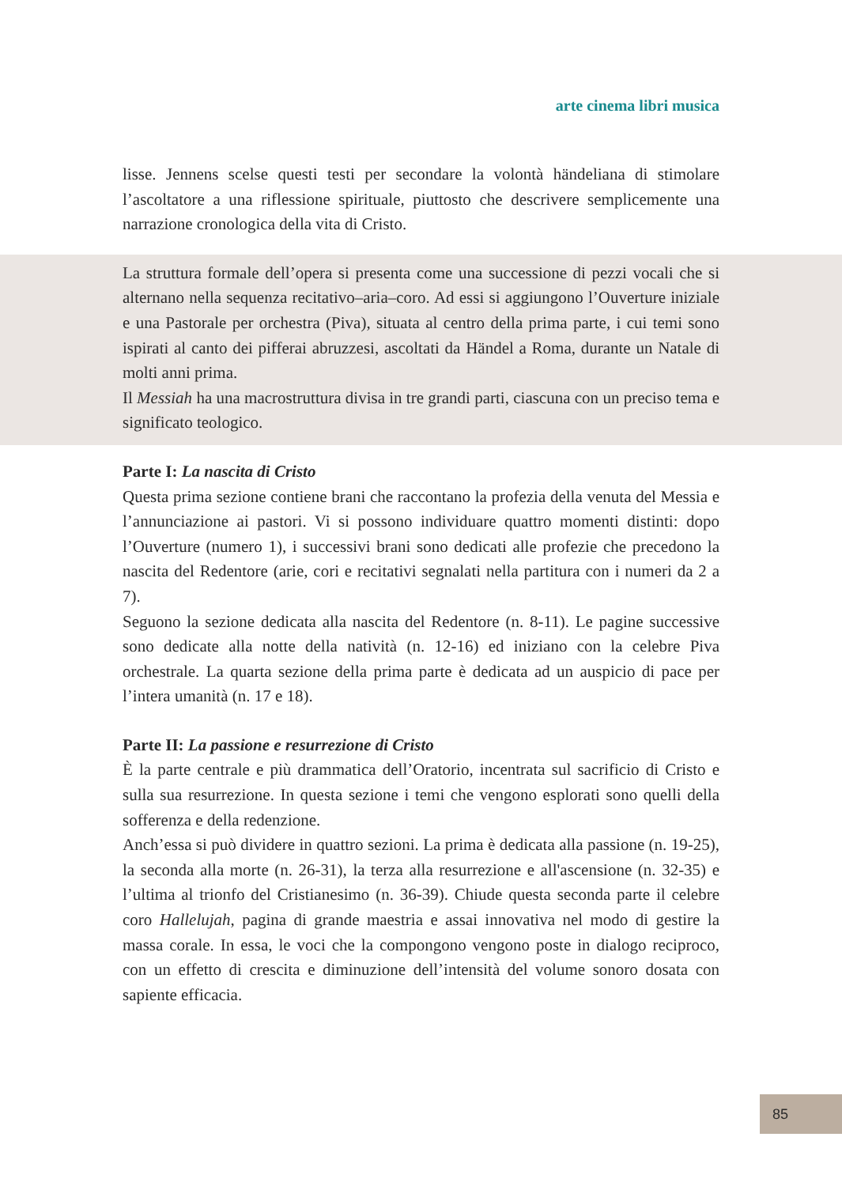arte cinema libri musica
lisse. Jennens scelse questi testi per secondare la volontà händeliana di stimolare l’ascoltatore a una riflessione spirituale, piuttosto che descrivere semplicemente una narrazione cronologica della vita di Cristo.
La struttura formale dell’opera si presenta come una successione di pezzi vocali che si alternano nella sequenza recitativo–aria–coro. Ad essi si aggiungono l’Ouverture iniziale e una Pastorale per orchestra (Piva), situata al centro della prima parte, i cui temi sono ispirati al canto dei pifferai abruzzesi, ascoltati da Händel a Roma, durante un Natale di molti anni prima.
Il Messiah ha una macrostruttura divisa in tre grandi parti, ciascuna con un preciso tema e significato teologico.
Parte I: La nascita di Cristo
Questa prima sezione contiene brani che raccontano la profezia della venuta del Messia e l’annunciazione ai pastori. Vi si possono individuare quattro momenti distinti: dopo l’Ouverture (numero 1), i successivi brani sono dedicati alle profezie che precedono la nascita del Redentore (arie, cori e recitativi segnalati nella partitura con i numeri da 2 a 7).
Seguono la sezione dedicata alla nascita del Redentore (n. 8-11). Le pagine successive sono dedicate alla notte della natività (n. 12-16) ed iniziano con la celebre Piva orchestrale. La quarta sezione della prima parte è dedicata ad un auspicio di pace per l’intera umanità (n. 17 e 18).
Parte II: La passione e resurrezione di Cristo
È la parte centrale e più drammatica dell’Oratorio, incentrata sul sacrificio di Cristo e sulla sua resurrezione. In questa sezione i temi che vengono esplorati sono quelli della sofferenza e della redenzione.
Anch’essa si può dividere in quattro sezioni. La prima è dedicata alla passione (n. 19-25), la seconda alla morte (n. 26-31), la terza alla resurrezione e all'ascensione (n. 32-35) e l’ultima al trionfo del Cristianesimo (n. 36-39). Chiude questa seconda parte il celebre coro Hallelujah, pagina di grande maestria e assai innovativa nel modo di gestire la massa corale. In essa, le voci che la compongono vengono poste in dialogo reciproco, con un effetto di crescita e diminuzione dell’intensità del volume sonoro dosata con sapiente efficacia.
85